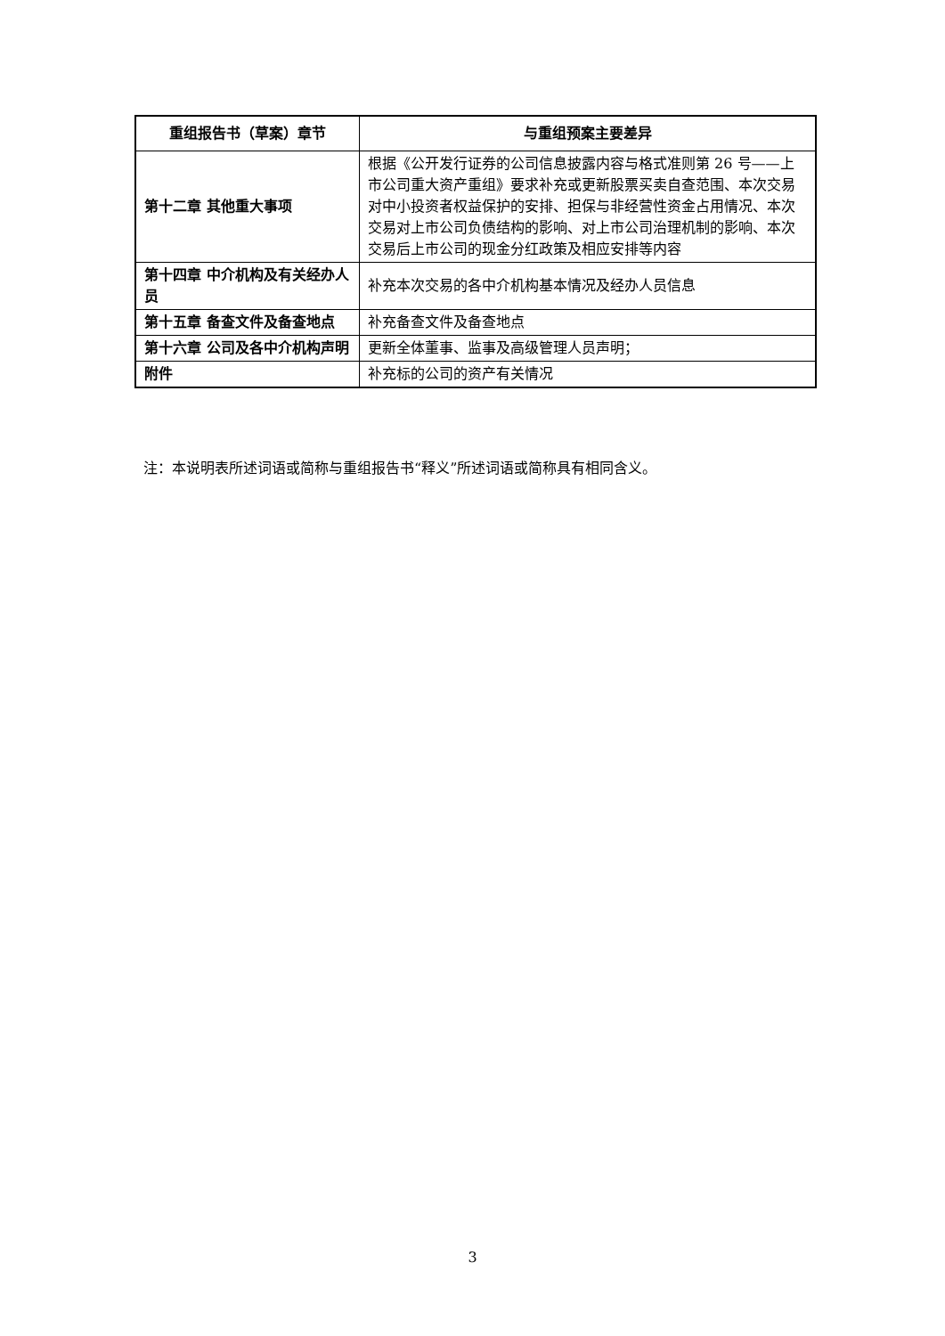| 重组报告书（草案）章节 | 与重组预案主要差异 |
| --- | --- |
| 第十二章 其他重大事项 | 根据《公开发行证券的公司信息披露内容与格式准则第 26 号——上市公司重大资产重组》要求补充或更新股票买卖自查范围、本次交易对中小投资者权益保护的安排、担保与非经营性资金占用情况、本次交易对上市公司负债结构的影响、对上市公司治理机制的影响、本次交易后上市公司的现金分红政策及相应安排等内容 |
| 第十四章 中介机构及有关经办人员 | 补充本次交易的各中介机构基本情况及经办人员信息 |
| 第十五章 备查文件及备查地点 | 补充备查文件及备查地点 |
| 第十六章 公司及各中介机构声明 | 更新全体董事、监事及高级管理人员声明； |
| 附件 | 补充标的公司的资产有关情况 |
注：本说明表所述词语或简称与重组报告书“释义”所述词语或简称具有相同含义。
3